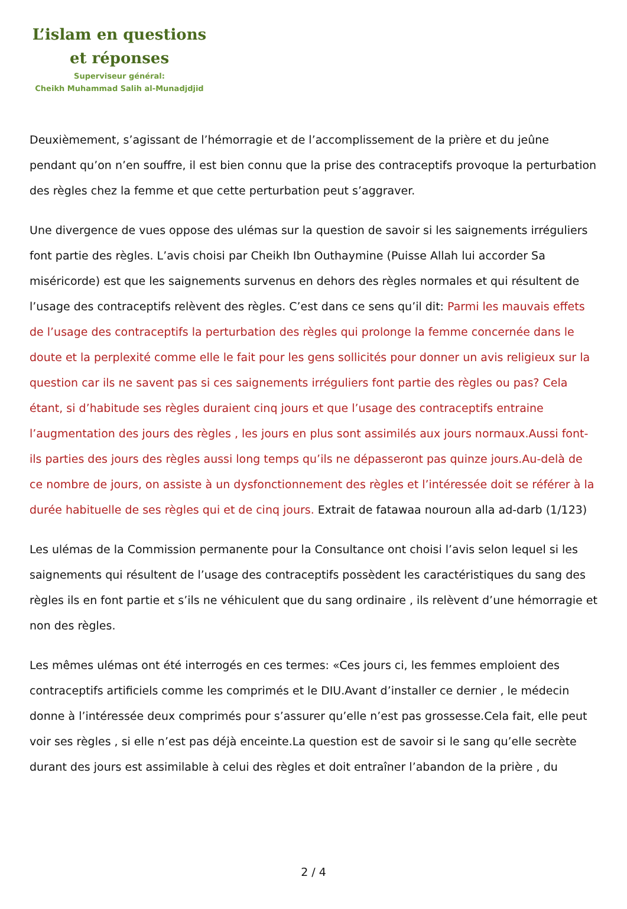L’islam en questions
et réponses
Superviseur général:
Cheikh Muhammad Salih al-Munadjdjid
Deuxièmement, s’agissant de l’hémorragie et de l’accomplissement de la prière et du jeûne pendant qu’on n’en souffre, il est bien connu que la prise des contraceptifs provoque la perturbation des règles chez la femme et que cette perturbation peut s’aggraver.
Une divergence de vues oppose des ulémas sur la question de savoir si les saignements irréguliers font partie des règles. L’avis choisi par Cheikh Ibn Outhaymine (Puisse Allah lui accorder Sa miséricorde) est que les saignements survenus en dehors des règles normales et qui résultent de l’usage des contraceptifs relèvent des règles. C’est dans ce sens qu’il dit: Parmi les mauvais effets de l’usage des contraceptifs la perturbation des règles qui prolonge la femme concernée dans le doute et la perplexité comme elle le fait pour les gens sollicités pour donner un avis religieux sur la question car ils ne savent pas si ces saignements irréguliers font partie des règles ou pas? Cela étant, si d’habitude ses règles duraient cinq jours et que l’usage des contraceptifs entraine l’augmentation des jours des règles , les jours en plus sont assimilés aux jours normaux.Aussi font-ils parties des jours des règles aussi long temps qu’ils ne dépasseront pas quinze jours.Au-delà de ce nombre de jours, on assiste à un dysfonctionnement des règles et l’intéressée doit se référer à la durée habituelle de ses règles qui et de cinq jours. Extrait de fatawaa nouroun alla ad-darb (1/123)
Les ulémas de la Commission permanente pour la Consultance ont choisi l’avis selon lequel si les saignements qui résultent de l’usage des contraceptifs possèdent les caractéristiques du sang des règles ils en font partie et s’ils ne véhiculent que du sang ordinaire , ils relèvent d’une hémorragie et non des règles.
Les mêmes ulémas ont été interrogés en ces termes: «Ces jours ci, les femmes emploient des contraceptifs artificiels comme les comprimés et le DIU.Avant d’installer ce dernier , le médecin donne à l’intéressée deux comprimés pour s’assurer qu’elle n’est pas grossesse.Cela fait, elle peut voir ses règles , si elle n’est pas déjà enceinte.La question est de savoir si le sang qu’elle secrète durant des jours est assimilable à celui des règles et doit entraîner l’abandon de la prière , du
2 / 4